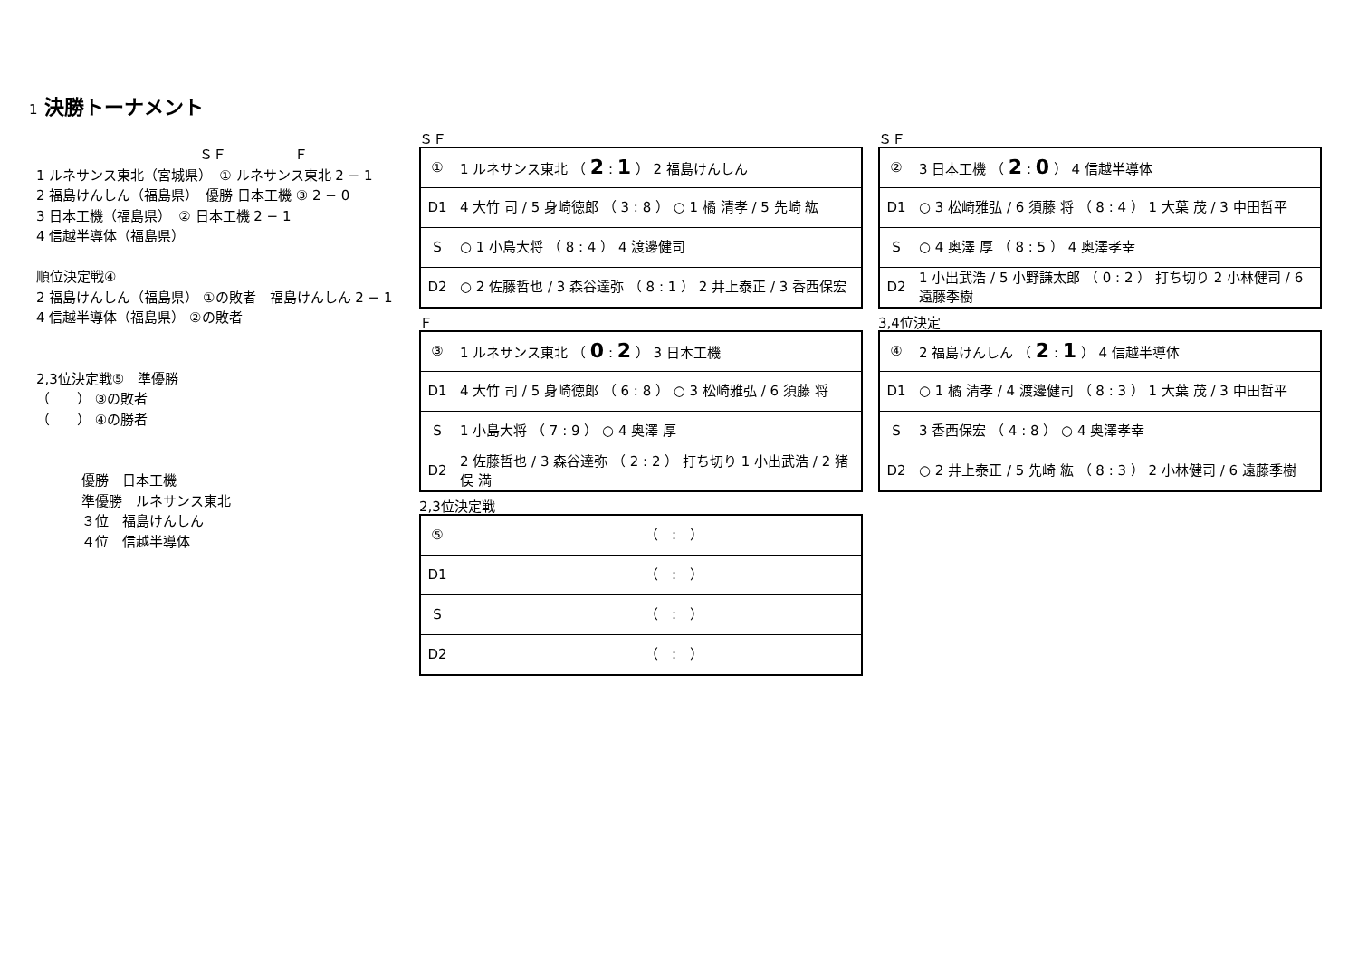1 決勝トーナメント
ＳＦ　　　　　Ｆ
1 ルネサンス東北（宮城県）　① ルネサンス東北 2 − 1
2 福島けんしん（福島県）　優勝 日本工機 ③ 2 − 0
3 日本工機（福島県）　② 日本工機 2 − 1
4 信越半導体（福島県）
順位決定戦④
2 福島けんしん（福島県） ①の敗者　福島けんしん 2 − 1
4 信越半導体（福島県） ②の敗者
2,3位決定戦⑤　準優勝
（　　） ③の敗者
（　　） ④の勝者
優勝　日本工機
準優勝　ルネサンス東北
３位　福島けんしん
４位　信越半導体
ＳＦ
| ① | 1 ルネサンス東北 （ 2 : 1 ） 2 福島けんしん |
| D1 | 4 大竹 司 / 5 身崎徳郎 （ 3 : 8 ） ○ 1 橘 清孝 / 5 先崎 紘 |
| S | ○ 1 小島大将 （ 8 : 4 ） 4 渡邊健司 |
| D2 | ○ 2 佐藤哲也 / 3 森谷達弥 （ 8 : 1 ） 2 井上泰正 / 3 香西保宏 |
ＳＦ
| ② | 3 日本工機 （ 2 : 0 ） 4 信越半導体 |
| D1 | ○ 3 松崎雅弘 / 6 須藤 将 （ 8 : 4 ） 1 大葉 茂 / 3 中田哲平 |
| S | ○ 4 奥澤 厚 （ 8 : 5 ） 4 奥澤孝幸 |
| D2 | 1 小出武浩 / 5 小野謙太郎 （ 0 : 2 ） 打ち切り 2 小林健司 / 6 遠藤季樹 |
Ｆ
| ③ | 1 ルネサンス東北 （ 0 : 2 ） 3 日本工機 |
| D1 | 4 大竹 司 / 5 身崎徳郎 （ 6 : 8 ） ○ 3 松崎雅弘 / 6 須藤 将 |
| S | 1 小島大将 （ 7 : 9 ） ○ 4 奥澤 厚 |
| D2 | 2 佐藤哲也 / 3 森谷達弥 （ 2 : 2 ） 打ち切り 1 小出武浩 / 2 猪俣 満 |
3,4位決定
| ④ | 2 福島けんしん （ 2 : 1 ） 4 信越半導体 |
| D1 | ○ 1 橘 清孝 / 4 渡邊健司 （ 8 : 3 ） 1 大葉 茂 / 3 中田哲平 |
| S | 3 香西保宏 （ 4 : 8 ） ○ 4 奥澤孝幸 |
| D2 | ○ 2 井上泰正 / 5 先崎 紘 （ 8 : 3 ） 2 小林健司 / 6 遠藤季樹 |
2,3位決定戦
| ⑤ | （ : ） |
| D1 | （ : ） |
| S | （ : ） |
| D2 | （ : ） |